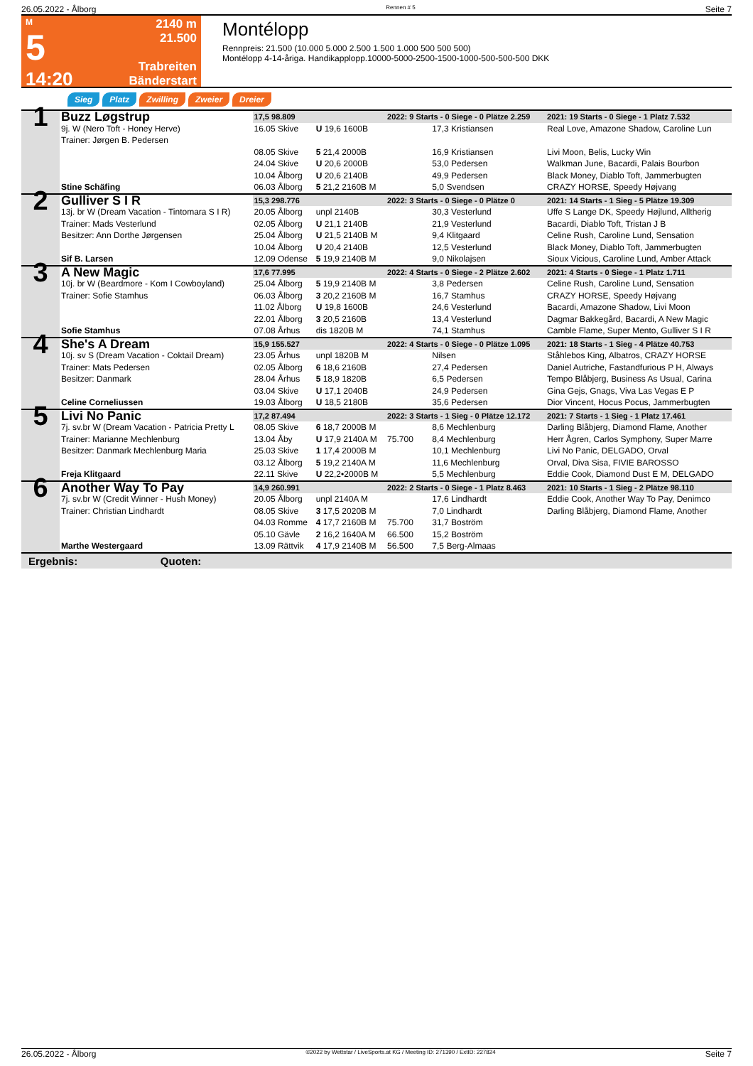26.05.2022 - Ålborg Rennen # 5 Seite 7
M
5
14:20
2140 m
21.500
Trabreiten
Bänderstart
Montélopp
Rennpreis: 21.500 (10.000 5.000 2.500 1.500 1.000 500 500 500)
Montélopp 4-14-åriga. Handikapplopp.10000-5000-2500-1500-1000-500-500-500 DKK
Sieg Platz Zwilling Zweier Dreier
| 1 | Buzz Løgstrup | 17,5 98.809 | | 2022: 9 Starts - 0 Siege - 0 Plätze 2.259 | | | 2021: 19 Starts - 0 Siege - 1 Platz 7.532 |
| | 9j. W (Nero Toft - Honey Herve) Trainer: Jørgen B. Pedersen | 16.05 Skive | U 19,6 1600B | | 17,3 Kristiansen | | Real Love, Amazone Shadow, Caroline Lun |
| | | 08.05 Skive | 5 21,4 2000B | | 16,9 Kristiansen | | Livi Moon, Belis, Lucky Win |
| | | 24.04 Skive 10.04 Ålborg | U 20,6 2000B U 20,6 2140B | | 53,0 Pedersen 49,9 Pedersen | | Walkman June, Bacardi, Palais Bourbon Black Money, Diablo Toft, Jammerbugten |
| | Stine Schäfing | 06.03 Ålborg | 5 21,2 2160B M | | 5,0 Svendsen | | CRAZY HORSE, Speedy Højvang |
| 2 | Gulliver S I R | 15,3 298.776 | | 2022: 3 Starts - 0 Siege - 0 Plätze 0 | | | 2021: 14 Starts - 1 Sieg - 5 Plätze 19.309 |
| | 13j. br W (Dream Vacation - Tintomara S I R) Trainer: Mads Vesterlund Besitzer: Ann Dorthe Jørgensen | 20.05 Ålborg 02.05 Ålborg 25.04 Ålborg 10.04 Ålborg | unpl 2140B U 21,1 2140B U 21,5 2140B M U 20,4 2140B | | 30,3 Vesterlund 21,9 Vesterlund 9,4 Klitgaard 12,5 Vesterlund | | Uffe S Lange DK, Speedy Højlund, Alltherig Bacardi, Diablo Toft, Tristan J B Celine Rush, Caroline Lund, Sensation Black Money, Diablo Toft, Jammerbugten |
| | Sif B. Larsen | 12.09 Odense | 5 19,9 2140B M | | 9,0 Nikolajsen | | Sioux Vicious, Caroline Lund, Amber Attack |
| 3 | A New Magic | 17,6 77.995 | | 2022: 4 Starts - 0 Siege - 2 Plätze 2.602 | | | 2021: 4 Starts - 0 Siege - 1 Platz 1.711 |
| | 10j. br W (Beardmore - Kom I Cowboyland) Trainer: Sofie Stamhus | 25.04 Ålborg 06.03 Ålborg 11.02 Ålborg 22.01 Ålborg | 5 19,9 2140B M 3 20,2 2160B M U 19,8 1600B 3 20,5 2160B | | 3,8 Pedersen 16,7 Stamhus 24,6 Vesterlund 13,4 Vesterlund | | Celine Rush, Caroline Lund, Sensation CRAZY HORSE, Speedy Højvang Bacardi, Amazone Shadow, Livi Moon Dagmar Bakkegård, Bacardi, A New Magic |
| | Sofie Stamhus | 07.08 Århus | dis 1820B M | | 74,1 Stamhus | | Camble Flame, Super Mento, Gulliver S I R |
| 4 | She's A Dream | 15,9 155.527 | | 2022: 4 Starts - 0 Siege - 0 Plätze 1.095 | | | 2021: 18 Starts - 1 Sieg - 4 Plätze 40.753 |
| | 10j. sv S (Dream Vacation - Coktail Dream) Trainer: Mats Pedersen Besitzer: Danmark | 23.05 Århus 02.05 Ålborg 28.04 Århus 03.04 Skive | unpl 1820B M 6 18,6 2160B 5 18,9 1820B U 17,1 2040B | | Nilsen 27,4 Pedersen 6,5 Pedersen 24,9 Pedersen | | Ståhlebos King, Albatros, CRAZY HORSE Daniel Autriche, Fastandfurious P H, Always Tempo Blåbjerg, Business As Usual, Carina Gina Gejs, Gnags, Viva Las Vegas E P |
| | Celine Corneliussen | 19.03 Ålborg | U 18,5 2180B | | 35,6 Pedersen | | Dior Vincent, Hocus Pocus, Jammerbugten |
| 5 | Livi No Panic | 17,2 87.494 | | 2022: 3 Starts - 1 Sieg - 0 Plätze 12.172 | | | 2021: 7 Starts - 1 Sieg - 1 Platz 17.461 |
| | 7j. sv.br W (Dream Vacation - Patricia Pretty L Trainer: Marianne Mechlenburg Besitzer: Danmark Mechlenburg Maria | 08.05 Skive 13.04 Åby 25.03 Skive 03.12 Ålborg | 6 18,7 2000B M U 17,9 2140A M 1 17,4 2000B M 5 19,2 2140A M | 75.700 | 8,6 Mechlenburg 8,4 Mechlenburg 10,1 Mechlenburg 11,6 Mechlenburg | | Darling Blåbjerg, Diamond Flame, Another Herr Ågren, Carlos Symphony, Super Marre Livi No Panic, DELGADO, Orval Orval, Diva Sisa, FIVIE BAROSSO |
| | Freja Klitgaard | 22.11 Skive | U 22,2•2000B M | | 5,5 Mechlenburg | | Eddie Cook, Diamond Dust E M, DELGADO |
| 6 | Another Way To Pay | 14,9 260.991 | | 2022: 2 Starts - 0 Siege - 1 Platz 8.463 | | | 2021: 10 Starts - 1 Sieg - 2 Plätze 98.110 |
| | 7j. sv.br W (Credit Winner - Hush Money) Trainer: Christian Lindhardt | 20.05 Ålborg 08.05 Skive 04.03 Romme 05.10 Gävle | unpl 2140A M 3 17,5 2020B M 4 17,7 2160B M 2 16,2 1640A M | 75.700 66.500 | 17,6 Lindhardt 7,0 Lindhardt 31,7 Boström 15,2 Boström | | Eddie Cook, Another Way To Pay, Denimco Darling Blåbjerg, Diamond Flame, Another |
| | Marthe Westergaard | 13.09 Rättvik | 4 17,9 2140B M | 56.500 | 7,5 Berg-Almaas | | |
Ergebnis: Quoten:
26.05.2022 - Ålborg ©2022 by Wettstar / LiveSports.at KG / Meeting ID: 271390 / ExtID: 227824 Seite 7